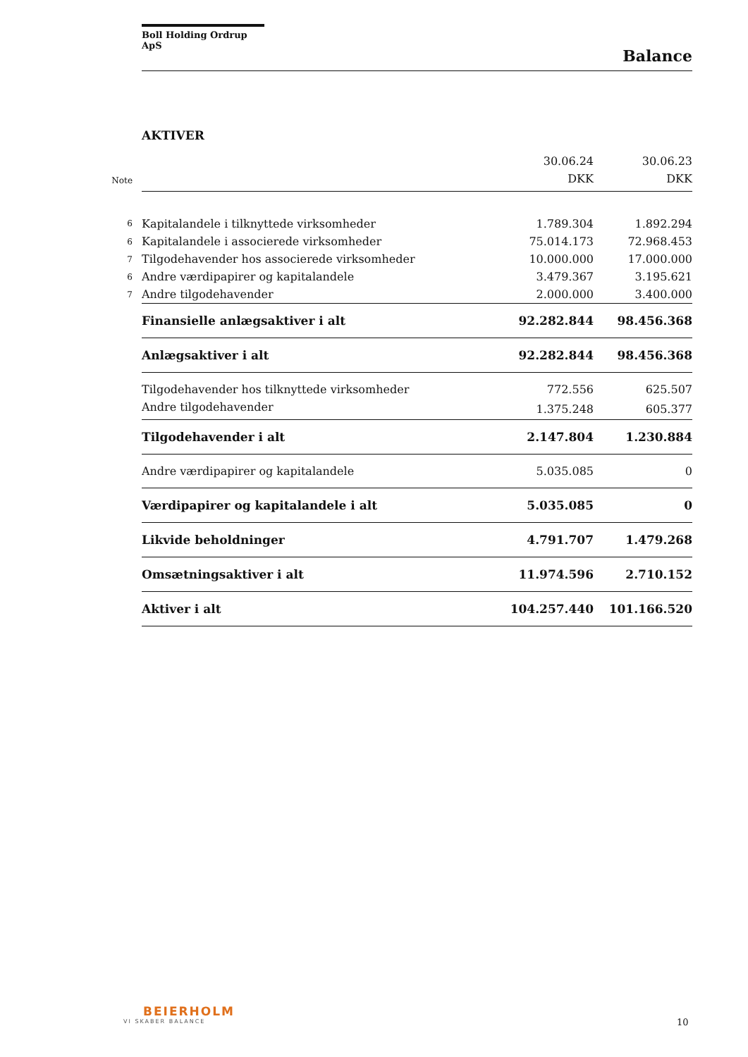Boll Holding Ordrup ApS
Balance
AKTIVER
| | | 30.06.24 | 30.06.23 |
| Note | | DKK | DKK |
| 6 | Kapitalandele i tilknyttede virksomheder | 1.789.304 | 1.892.294 |
| 6 | Kapitalandele i associerede virksomheder | 75.014.173 | 72.968.453 |
| 7 | Tilgodehavender hos associerede virksomheder | 10.000.000 | 17.000.000 |
| 6 | Andre værdipapirer og kapitalandele | 3.479.367 | 3.195.621 |
| 7 | Andre tilgodehavender | 2.000.000 | 3.400.000 |
| | Finansielle anlægsaktiver i alt | 92.282.844 | 98.456.368 |
| | Anlægsaktiver i alt | 92.282.844 | 98.456.368 |
| | Tilgodehavender hos tilknyttede virksomheder | 772.556 | 625.507 |
| | Andre tilgodehavender | 1.375.248 | 605.377 |
| | Tilgodehavender i alt | 2.147.804 | 1.230.884 |
| | Andre værdipapirer og kapitalandele | 5.035.085 | 0 |
| | Værdipapirer og kapitalandele i alt | 5.035.085 | 0 |
| | Likvide beholdninger | 4.791.707 | 1.479.268 |
| | Omsætningsaktiver i alt | 11.974.596 | 2.710.152 |
| | Aktiver i alt | 104.257.440 | 101.166.520 |
BEIERHOLM
VI SKABER BALANCE
10